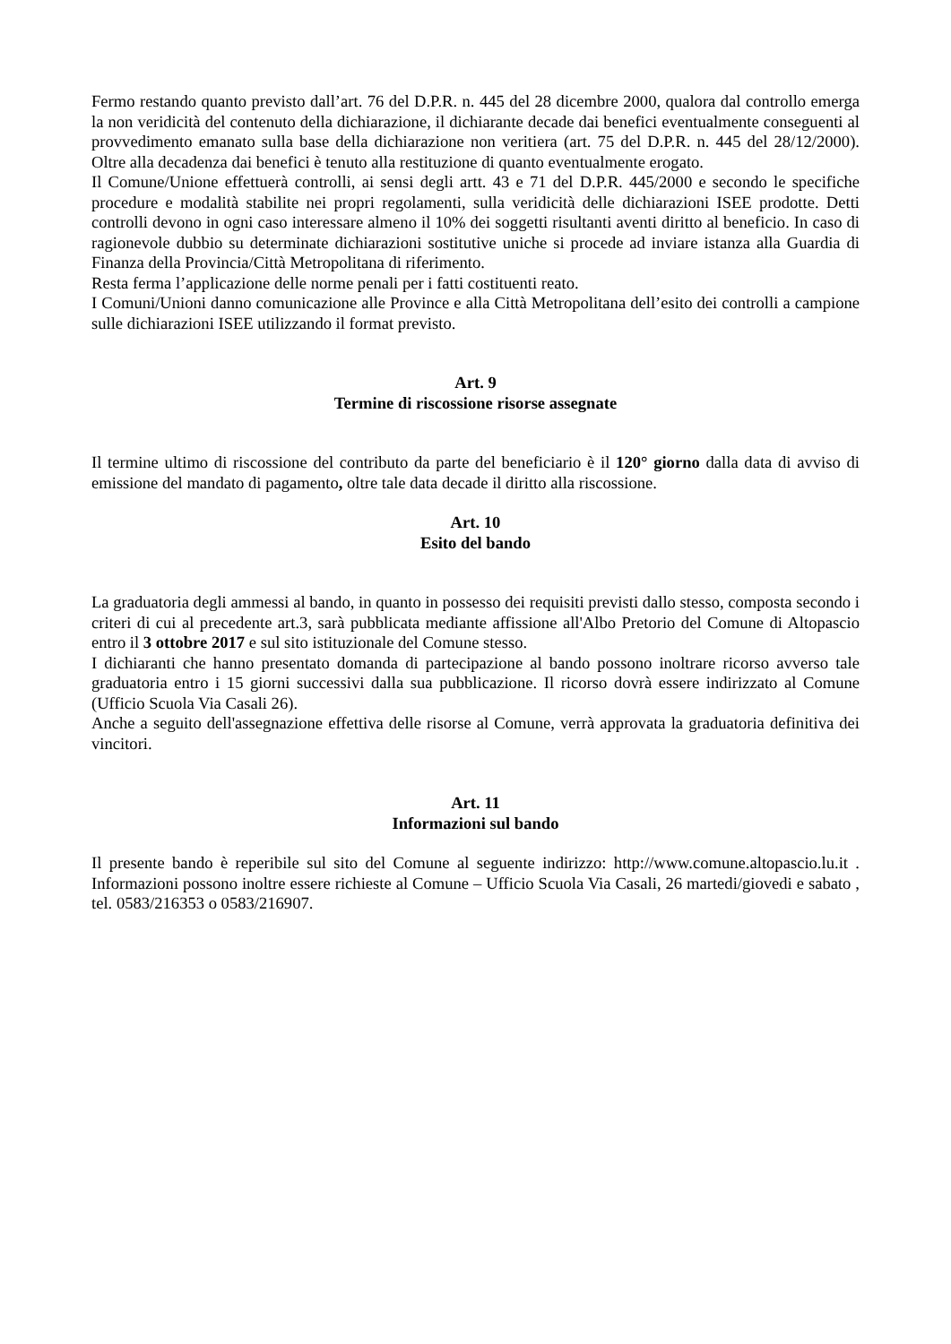Fermo restando quanto previsto dall’art. 76 del D.P.R. n. 445 del 28 dicembre 2000, qualora dal controllo emerga la non veridicità del contenuto della dichiarazione, il dichiarante decade dai benefici eventualmente conseguenti al provvedimento emanato sulla base della dichiarazione non veritiera (art. 75 del D.P.R. n. 445 del 28/12/2000). Oltre alla decadenza dai benefici è tenuto alla restituzione di quanto eventualmente erogato.
Il Comune/Unione effettuerà controlli, ai sensi degli artt. 43 e 71 del D.P.R. 445/2000 e secondo le specifiche procedure e modalità stabilite nei propri regolamenti, sulla veridicità delle dichiarazioni ISEE prodotte. Detti controlli devono in ogni caso interessare almeno il 10% dei soggetti risultanti aventi diritto al beneficio. In caso di ragionevole dubbio su determinate dichiarazioni sostitutive uniche si procede ad inviare istanza alla Guardia di Finanza della Provincia/Città Metropolitana di riferimento.
Resta ferma l’applicazione delle norme penali per i fatti costituenti reato.
I Comuni/Unioni danno comunicazione alle Province e alla Città Metropolitana dell’esito dei controlli a campione sulle dichiarazioni ISEE utilizzando il format previsto.
Art. 9
Termine di riscossione risorse assegnate
Il termine ultimo di riscossione del contributo da parte del beneficiario è il 120° giorno dalla data di avviso di emissione del mandato di pagamento, oltre tale data decade il diritto alla riscossione.
Art. 10
Esito del bando
La graduatoria degli ammessi al bando, in quanto in possesso dei requisiti previsti dallo stesso, composta secondo i criteri di cui al precedente art.3, sarà pubblicata mediante affissione all'Albo Pretorio del Comune di Altopascio entro il 3 ottobre 2017 e sul sito istituzionale del Comune stesso.
I dichiaranti che hanno presentato domanda di partecipazione al bando possono inoltrare ricorso avverso tale graduatoria entro i 15 giorni successivi dalla sua pubblicazione. Il ricorso dovrà essere indirizzato al Comune (Ufficio Scuola Via Casali 26).
Anche a seguito dell'assegnazione effettiva delle risorse al Comune, verrà approvata la graduatoria definitiva dei vincitori.
Art. 11
Informazioni sul bando
Il presente bando è reperibile sul sito del Comune al seguente indirizzo: http://www.comune.altopascio.lu.it . Informazioni possono inoltre essere richieste al Comune – Ufficio Scuola Via Casali, 26 martedi/giovedi e sabato , tel. 0583/216353 o 0583/216907.